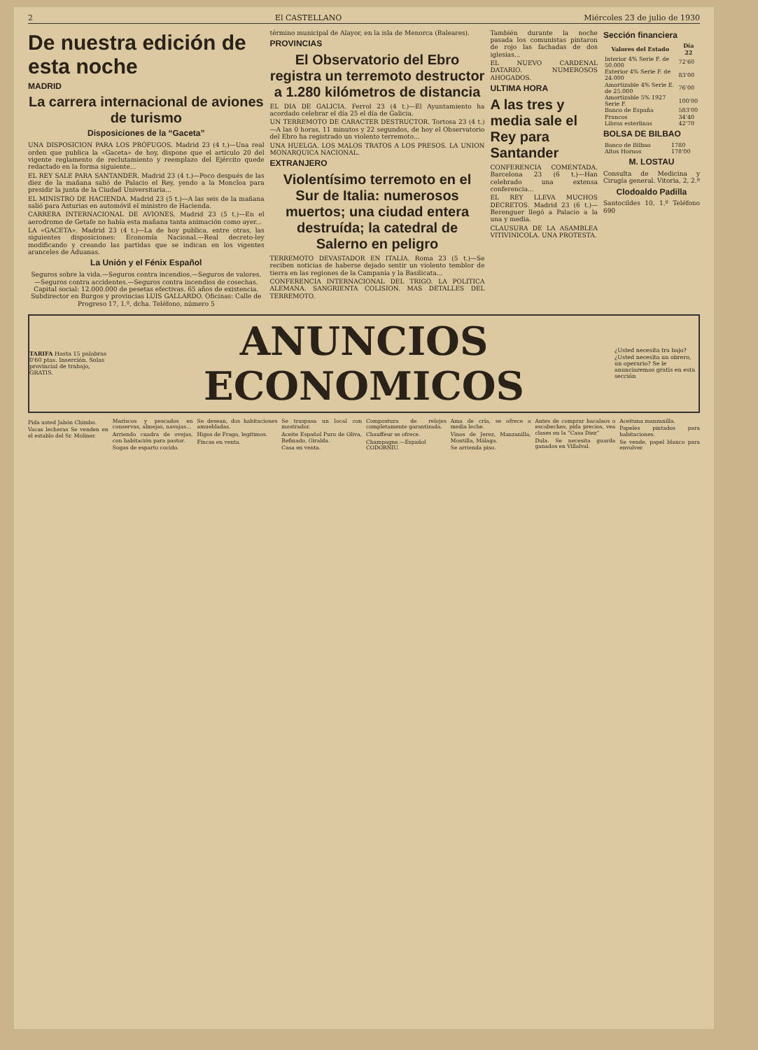2 El CASTELLANO Miércoles 23 de julio de 1930
De nuestra edición de esta noche
MADRID
La carrera internacional de aviones de turismo
Disposiciones de la “Gaceta”
UNA DISPOSICION PARA LOS PRÓFUGOS. Madrid 23 (4 t.)—Una real orden que publica la «Gaceta» de hoy, dispone que el artículo 20 del vigente reglamento de reclutamiento y reemplazo del Ejército quede redactado en la forma siguiente...
EL REY SALE PARA SANTANDER. Madrid 23 (4 t.)—Poco después de las diez de la mañana salió de Palacio el Rey, yendo a la Moncloa para presidir la junta de la Ciudad Universitaria...
EL MINISTRO DE HACIENDA. Madrid 23 (5 t.)—A las seis de la mañana salió para Asturias en automóvil el ministro de Hacienda.
CARRERA INTERNACIONAL DE AVIONES. Madrid 23 (5 t.)—En el aerodromo de Getafe no había esta mañana tanta animación como ayer...
LA «GACETA». Madrid 23 (4 t.)—La de hoy publica, entre otras, las siguientes disposiciones: Economía Nacional.—Real decreto-ley modificando y creando las partidas que se indican en los vigentes aranceles de Aduanas.
La Unión y el Fénix Español
Seguros sobre la vida.—Seguros contra incendios.—Seguros de valores.—Seguros contra accidentes.—Seguros contra incendios de cosechas. Capital social: 12.000.000 de pesetas efectivas. 65 años de existencia. Subdirector en Burgos y provincias LUIS GALLARDO. Oficinas: Calle de Progreso 17, 1.º, dcha. Teléfono, número 5
término municipal de Alayor, en la isla de Menorca (Baleares).
PROVINCIAS
El Observatorio del Ebro registra un terremoto destructor a 1.280 kilómetros de distancia
EL DIA DE GALICIA. Ferrol 23 (4 t.)—El Ayuntamiento ha acordado celebrar el día 25 el día de Galicia.
UN TERREMOTO DE CARACTER DESTRUCTOR. Tortosa 23 (4 t.)—A las 0 horas, 11 minutos y 22 segundos, de hoy el Observatorio del Ebro ha registrado un violento terremoto...
UNA HUELGA. LOS MALOS TRATOS A LOS PRESOS. LA UNION MONARQUICA NACIONAL.
EXTRANJERO
Violentísimo terremoto en el Sur de Italia: numerosos muertos; una ciudad entera destruída; la catedral de Salerno en peligro
TERREMOTO DEVASTADOR EN ITALIA. Roma 23 (5 t.)—Se reciben noticias de haberse dejado sentir un violento temblor de tierra en las regiones de la Campania y la Basilicata...
CONFERENCIA INTERNACIONAL DEL TRIGO. LA POLITICA ALEMANA. SANGRIENTA COLISION. MAS DETALLES DEL TERREMOTO.
También durante la noche pasada los comunistas pintaron de rojo las fachadas de dos iglesias...
EL NUEVO CARDENAL DATARIO. NUMEROSOS AHOGADOS.
ULTIMA HORA
A las tres y media sale el Rey para Santander
CONFERENCIA COMENTADA. Barcelona 23 (6 t.)—Han celebrado una extensa conferencia...
EL REY LLEVA MUCHOS DECRETOS. Madrid 23 (6 t.)—Berenguer llegó a Palacio a la una y media.
CLAUSURA DE LA ASAMBLEA VITIVINICOLA. UNA PROTESTA.
Sección financiera
| Valores del Estado | Día 22 |
| --- | --- |
| Interior 4% Serie F. de 50.000 | 72'60 |
| Exterior 4% Serie F. de 24.000 | 83'00 |
| Amortizable 4% Serie E. de 25.000 | 76'00 |
| Amortizable 5% 1927 Serie F. | 100'00 |
| Banco de España | 583'00 |
| Francos | 34'40 |
| Libras esterlinas | 42'70 |
BOLSA DE BILBAO
| Banco de Bilbao | 1780 |
| Altos Hornos | 178'00 |
M. LOSTAU
Consulta de Medicina y Cirugía general. Vitoria, 2, 2.º
Clodoaldo Padilla
Santocildes 10, 1.º Teléfono 690
TARIFA Hasta 15 palabras 0'60 ptas. Inserción. Solas provincial de trabajo, GRATIS.
ANUNCIOS ECONOMICOS
¿Usted necesita tra bajo? ¿Usted necesita un obrero, un operario? Se le anunciaremos gratis en esta sección
Pida usted Jabón Chimbo.
Vacas lecheras Se venden en el establo del Sr. Moliner.
Mariscos y pescados en conservas, almejas, navajas...
Arriendo cuadra de ovejas, con habitación para pastor.
Sogas de esparto cocido.
Se desean, dos habitaciones amuebladas.
Higos de Fraga, legítimos.
Fincas en venta.
Se traspasa un local con mostrador.
Aceite Español Puro de Oliva, Refinado, Giralda.
Casa en venta.
Compostura de relojes completamente garantizada.
Chauffeur se ofrece.
Champagne.—Español CODORNIU.
Ama de cría, se ofrece a media leche.
Vinos de Jerez, Manzanilla, Montilla, Málaga.
Se arrienda piso.
Antes de comprar bacalaos o escabeches, pida precios, vea clases en la “Casa Diez”
Dula. Se necesita guarda ganados en Villalval.
Aceituna manzanilla.
Papeles pintados para habitaciones.
Se vende, papel blanco para envolver.